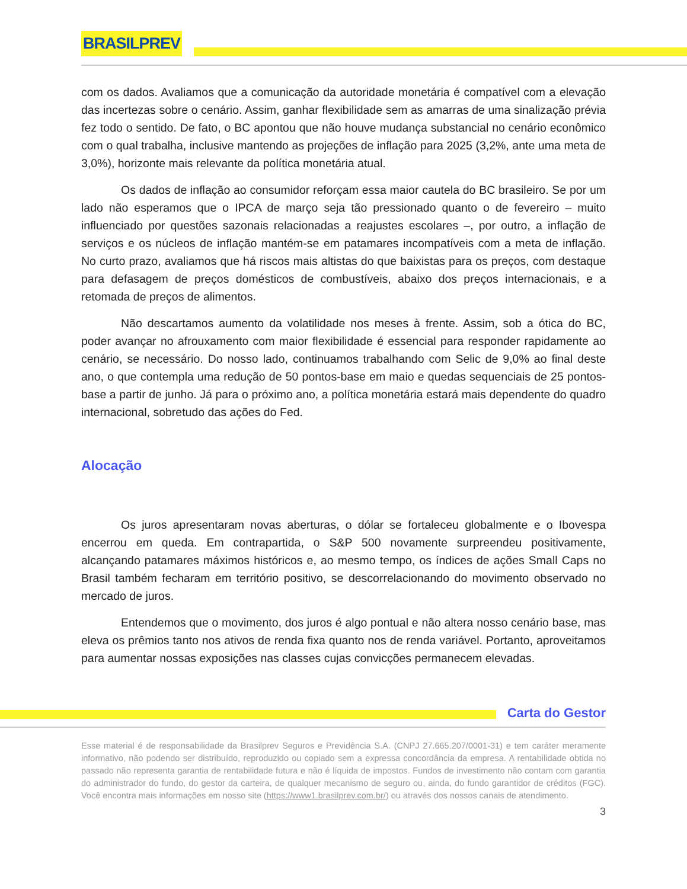BRASILPREV
com os dados. Avaliamos que a comunicação da autoridade monetária é compatível com a elevação das incertezas sobre o cenário. Assim, ganhar flexibilidade sem as amarras de uma sinalização prévia fez todo o sentido. De fato, o BC apontou que não houve mudança substancial no cenário econômico com o qual trabalha, inclusive mantendo as projeções de inflação para 2025 (3,2%, ante uma meta de 3,0%), horizonte mais relevante da política monetária atual.
Os dados de inflação ao consumidor reforçam essa maior cautela do BC brasileiro. Se por um lado não esperamos que o IPCA de março seja tão pressionado quanto o de fevereiro – muito influenciado por questões sazonais relacionadas a reajustes escolares –, por outro, a inflação de serviços e os núcleos de inflação mantém-se em patamares incompatíveis com a meta de inflação. No curto prazo, avaliamos que há riscos mais altistas do que baixistas para os preços, com destaque para defasagem de preços domésticos de combustíveis, abaixo dos preços internacionais, e a retomada de preços de alimentos.
Não descartamos aumento da volatilidade nos meses à frente. Assim, sob a ótica do BC, poder avançar no afrouxamento com maior flexibilidade é essencial para responder rapidamente ao cenário, se necessário. Do nosso lado, continuamos trabalhando com Selic de 9,0% ao final deste ano, o que contempla uma redução de 50 pontos-base em maio e quedas sequenciais de 25 pontos-base a partir de junho. Já para o próximo ano, a política monetária estará mais dependente do quadro internacional, sobretudo das ações do Fed.
Alocação
Os juros apresentaram novas aberturas, o dólar se fortaleceu globalmente e o Ibovespa encerrou em queda. Em contrapartida, o S&P 500 novamente surpreendeu positivamente, alcançando patamares máximos históricos e, ao mesmo tempo, os índices de ações Small Caps no Brasil também fecharam em território positivo, se descorrelacionando do movimento observado no mercado de juros.
Entendemos que o movimento, dos juros é algo pontual e não altera nosso cenário base, mas eleva os prêmios tanto nos ativos de renda fixa quanto nos de renda variável. Portanto, aproveitamos para aumentar nossas exposições nas classes cujas convicções permanecem elevadas.
Carta do Gestor
Esse material é de responsabilidade da Brasilprev Seguros e Previdência S.A. (CNPJ 27.665.207/0001-31) e tem caráter meramente informativo, não podendo ser distribuído, reproduzido ou copiado sem a expressa concordância da empresa. A rentabilidade obtida no passado não representa garantia de rentabilidade futura e não é líquida de impostos. Fundos de investimento não contam com garantia do administrador do fundo, do gestor da carteira, de qualquer mecanismo de seguro ou, ainda, do fundo garantidor de créditos (FGC). Você encontra mais informações em nosso site (https://www1.brasilprev.com.br/) ou através dos nossos canais de atendimento.
3